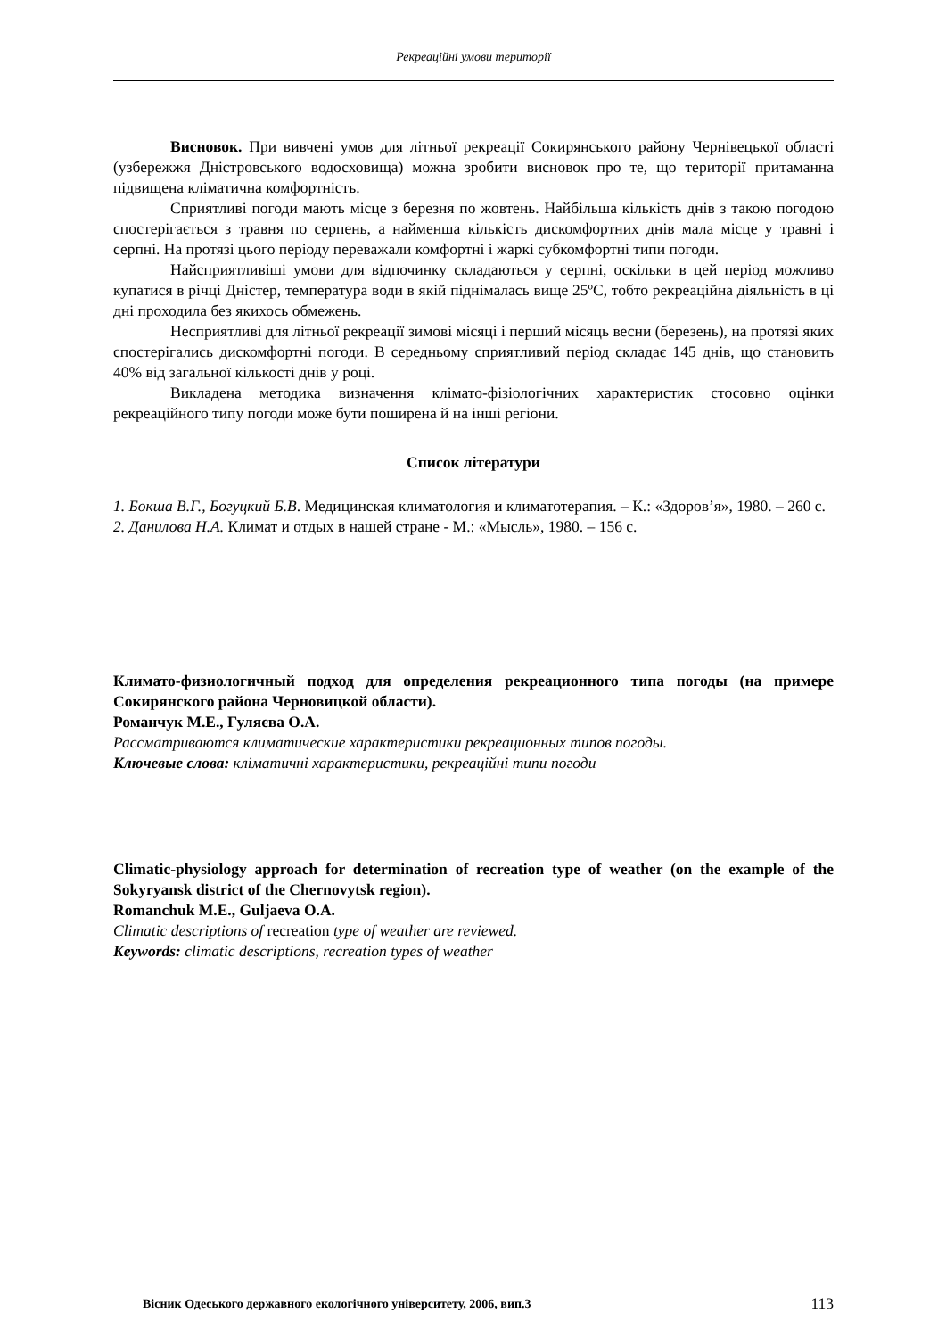Рекреаційні умови території
Висновок. При вивчені умов для літньої рекреації Сокирянського району Чернівецької області (узбережжя Дністровського водосховища) можна зробити висновок про те, що території притаманна підвищена кліматична комфортність.
Сприятливі погоди мають місце з березня по жовтень. Найбільша кількість днів з такою погодою спостерігається з травня по серпень, а найменша кількість дискомфортних днів мала місце у травні і серпні. На протязі цього періоду переважали комфортні і жаркі субкомфортні типи погоди.
Найсприятливіші умови для відпочинку складаються у серпні, оскільки в цей період можливо купатися в річці Дністер, температура води в якій піднімалась вище 25ºС, тобто рекреаційна діяльність в ці дні проходила без якихось обмежень.
Несприятливі для літньої рекреації зимові місяці і перший місяць весни (березень), на протязі яких спостерігались дискомфортні погоди. В середньому сприятливий період складає 145 днів, що становить 40% від загальної кількості днів у році.
Викладена методика визначення клімато-фізіологічних характеристик стосовно оцінки рекреаційного типу погоди може бути поширена й на інші регіони.
Список літератури
1. Бокша В.Г., Богуцкий Б.В. Медицинская климатология и климатотерапия. – К.: «Здоров’я», 1980. – 260 с.
2. Данилова Н.А. Климат и отдых в нашей стране - М.: «Мысль», 1980. – 156 с.
Климато-физиологичный подход для определения рекреационного типа погоды (на примере Сокирянского района Черновицкой области).
Романчук М.Е., Гуляєва О.А.
Рассматриваются климатические характеристики рекреационных типов погоды.
Ключевые слова: кліматичні характеристики, рекреаційні типи погоди
Climatic-physiology approach for determination of recreation type of weather (on the example of the Sokyryansk district of the Chernovytsk region).
Romanchuk M.E., Guljaeva O.A.
Climatic descriptions of recreation type of weather are reviewed.
Keywords: climatic descriptions, recreation types of weather
Вісник Одеського державного екологічного університету, 2006, вип.3 113